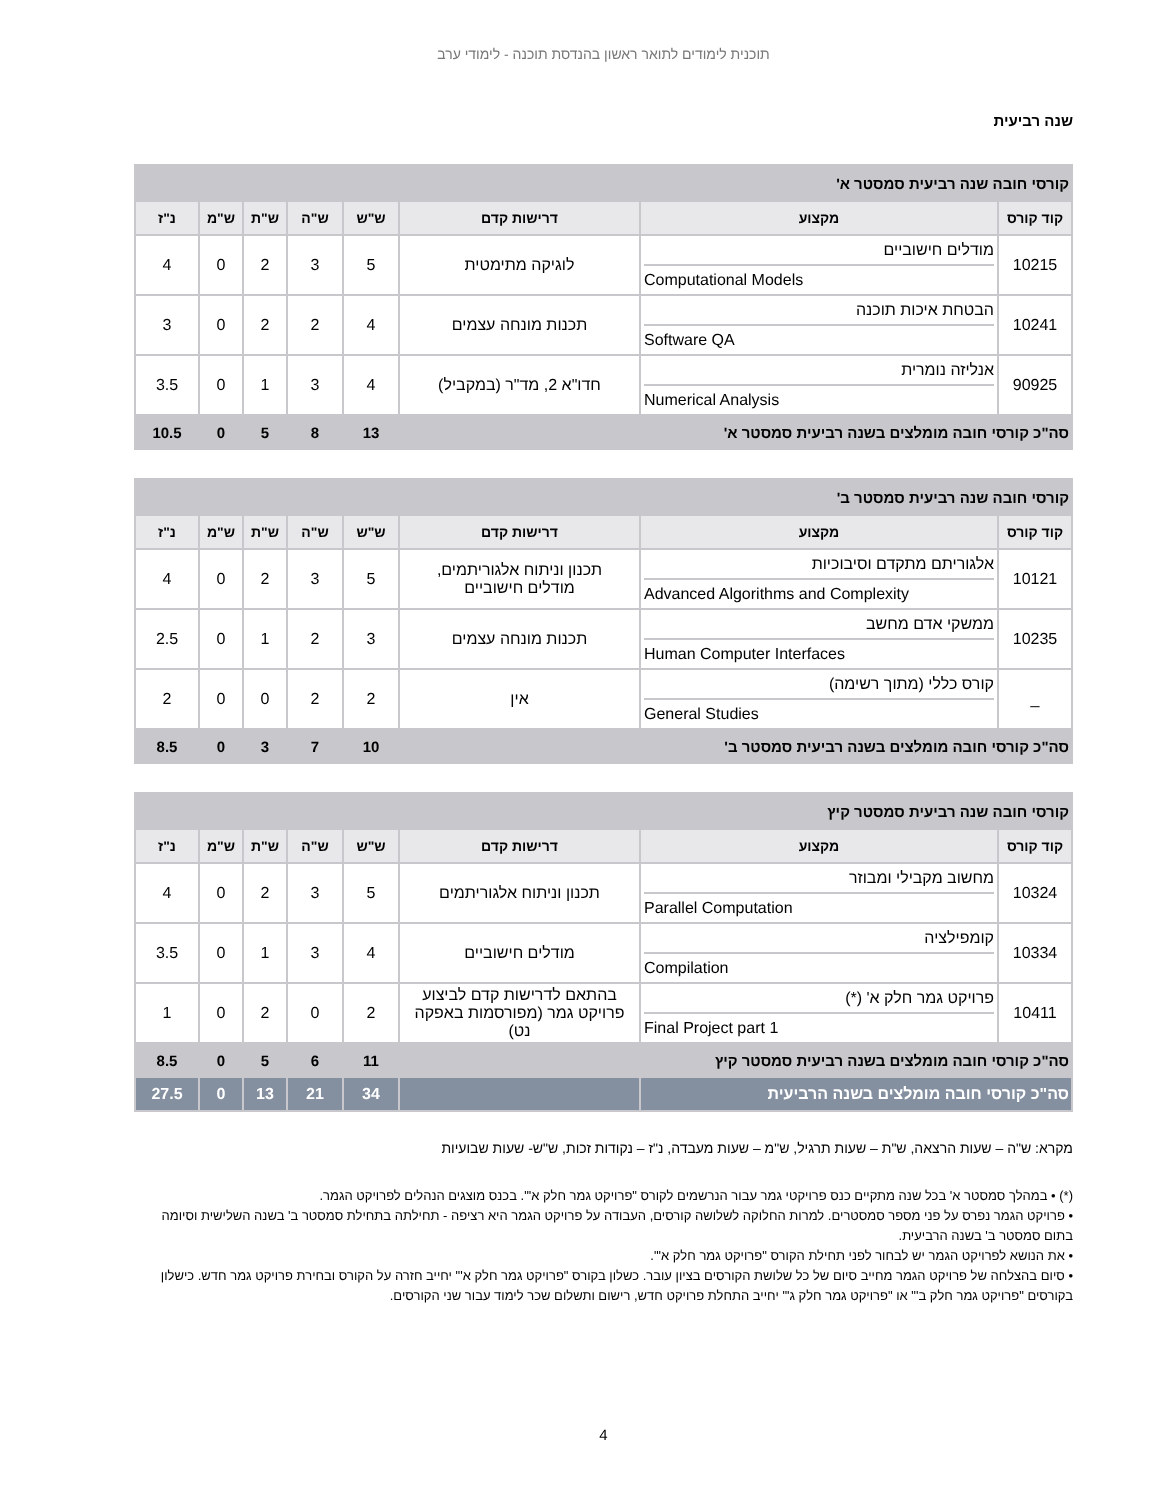תוכנית לימודים לתואר ראשון בהנדסת תוכנה - לימודי ערב
שנה רביעית
| קורסי חובה שנה רביעית סמסטר א' | | | | | | | |
| --- | --- | --- | --- | --- | --- | --- | --- |
| קוד קורס | מקצוע | דרישות קדם | ש"ש | ש"ה | ש"ת | ש"מ | נ"ז |
| 10215 | מודלים חישוביים Computational Models | לוגיקה מתימטית | 5 | 3 | 2 | 0 | 4 |
| 10241 | הבטחת איכות תוכנה Software QA | תכנות מונחה עצמים | 4 | 2 | 2 | 0 | 3 |
| 90925 | אנליזה נומרית Numerical Analysis | חדו"א 2, מד"ר (במקביל) | 4 | 3 | 1 | 0 | 3.5 |
| סה"כ קורסי חובה מומלצים בשנה רביעית סמסטר א' | | | 13 | 8 | 5 | 0 | 10.5 |
| קורסי חובה שנה רביעית סמסטר ב' | | | | | | | |
| --- | --- | --- | --- | --- | --- | --- | --- |
| קוד קורס | מקצוע | דרישות קדם | ש"ש | ש"ה | ש"ת | ש"מ | נ"ז |
| 10121 | אלגוריתם מתקדם וסיבוכיות Advanced Algorithms and Complexity | תכנון וניתוח אלגוריתמים, מודלים חישוביים | 5 | 3 | 2 | 0 | 4 |
| 10235 | ממשקי אדם מחשב Human Computer Interfaces | תכנות מונחה עצמים | 3 | 2 | 1 | 0 | 2.5 |
| _ | קורס כללי (מתוך רשימה) General Studies | אין | 2 | 2 | 0 | 0 | 2 |
| סה"כ קורסי חובה מומלצים בשנה רביעית סמסטר ב' | | | 10 | 7 | 3 | 0 | 8.5 |
| קורסי חובה שנה רביעית סמסטר קיץ | | | | | | | |
| --- | --- | --- | --- | --- | --- | --- | --- |
| קוד קורס | מקצוע | דרישות קדם | ש"ש | ש"ה | ש"ת | ש"מ | נ"ז |
| 10324 | מחשוב מקבילי ומבוזר Parallel Computation | תכנון וניתוח אלגוריתמים | 5 | 3 | 2 | 0 | 4 |
| 10334 | קומפילציה Compilation | מודלים חישוביים | 4 | 3 | 1 | 0 | 3.5 |
| 10411 | פרויקט גמר חלק א' (*) Final Project part 1 | בהתאם לדרישות קדם לביצוע פרויקט גמר (מפורסמות באפקה נט) | 2 | 0 | 2 | 0 | 1 |
| סה"כ קורסי חובה מומלצים בשנה רביעית סמסטר קיץ | | | 11 | 6 | 5 | 0 | 8.5 |
| סה"כ קורסי חובה מומלצים בשנה הרביעית | | | 34 | 21 | 13 | 0 | 27.5 |
מקרא: ש"ה – שעות הרצאה, ש"ת – שעות תרגיל, ש"מ – שעות מעבדה, נ"ז – נקודות זכות, ש"ש- שעות שבועיות
(*) • במהלך סמסטר א' בכל שנה מתקיים כנס פרויקטי גמר עבור הנרשמים לקורס "פרויקט גמר חלק א'". בכנס מוצגים הנהלים לפרויקט הגמר.
• פרויקט הגמר נפרס על פני מספר סמסטרים. למרות החלוקה לשלושה קורסים, העבודה על פרויקט הגמר היא רציפה - תחילתה בתחילת סמסטר ב' בשנה השלישית וסיומה בתום סמסטר ב' בשנה הרביעית.
• את הנושא לפרויקט הגמר יש לבחור לפני תחילת הקורס "פרויקט גמר חלק א'".
• סיום בהצלחה של פרויקט הגמר מחייב סיום של כל שלושת הקורסים בציון עובר. כשלון בקורס "פרויקט גמר חלק א'" יחייב חזרה על הקורס ובחירת פרויקט גמר חדש. כישלון בקורסים "פרויקט גמר חלק ב'" או "פרויקט גמר חלק ג'" יחייב התחלת פרויקט חדש, רישום ותשלום שכר לימוד עבור שני הקורסים.
4